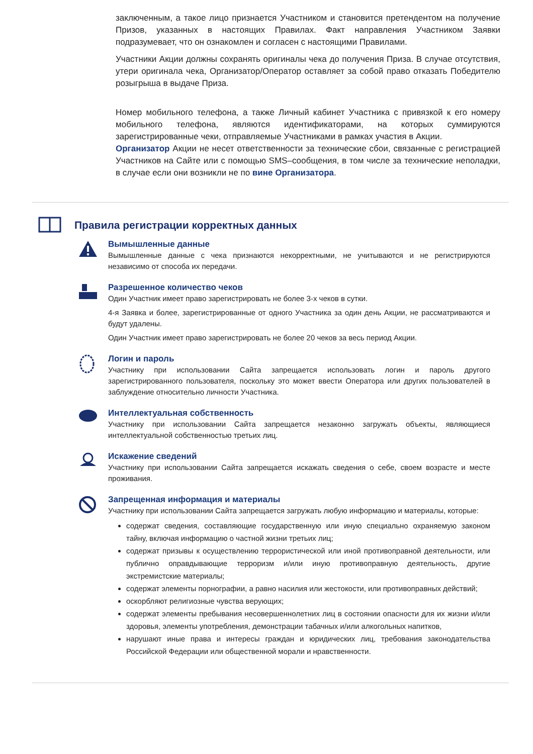заключенным, а такое лицо признается Участником и становится претендентом на получение Призов, указанных в настоящих Правилах. Факт направления Участником Заявки подразумевает, что он ознакомлен и согласен с настоящими Правилами.
Участники Акции должны сохранять оригиналы чека до получения Приза. В случае отсутствия, утери оригинала чека, Организатор/Оператор оставляет за собой право отказать Победителю розыгрыша в выдаче Приза.
Номер мобильного телефона, а также Личный кабинет Участника с привязкой к его номеру мобильного телефона, являются идентификаторами, на которых суммируются зарегистрированные чеки, отправляемые Участниками в рамках участия в Акции.
Организатор Акции не несет ответственности за технические сбои, связанные с регистрацией Участников на Сайте или с помощью SMS–сообщения, в том числе за технические неполадки, в случае если они возникли не по вине Организатора.
Правила регистрации корректных данных
Вымышленные данные
Вымышленные данные с чека признаются некорректными, не учитываются и не регистрируются независимо от способа их передачи.
Разрешенное количество чеков
Один Участник имеет право зарегистрировать не более 3-х чеков в сутки.
4-я Заявка и более, зарегистрированные от одного Участника за один день Акции, не рассматриваются и будут удалены.
Один Участник имеет право зарегистрировать не более 20 чеков за весь период Акции.
Логин и пароль
Участнику при использовании Сайта запрещается использовать логин и пароль другого зарегистрированного пользователя, поскольку это может ввести Оператора или других пользователей в заблуждение относительно личности Участника.
Интеллектуальная собственность
Участнику при использовании Сайта запрещается незаконно загружать объекты, являющиеся интеллектуальной собственностью третьих лиц.
Искажение сведений
Участнику при использовании Сайта запрещается искажать сведения о себе, своем возрасте и месте проживания.
Запрещенная информация и материалы
Участнику при использовании Сайта запрещается загружать любую информацию и материалы, которые:
содержат сведения, составляющие государственную или иную специально охраняемую законом тайну, включая информацию о частной жизни третьих лиц;
содержат призывы к осуществлению террористической или иной противоправной деятельности, или публично оправдывающие терроризм и/или иную противоправную деятельность, другие экстремистские материалы;
содержат элементы порнографии, а равно насилия или жестокости, или противоправных действий;
оскорбляют религиозные чувства верующих;
содержат элементы пребывания несовершеннолетних лиц в состоянии опасности для их жизни и/или здоровья, элементы употребления, демонстрации табачных и/или алкогольных напитков,
нарушают иные права и интересы граждан и юридических лиц, требования законодательства Российской Федерации или общественной морали и нравственности.